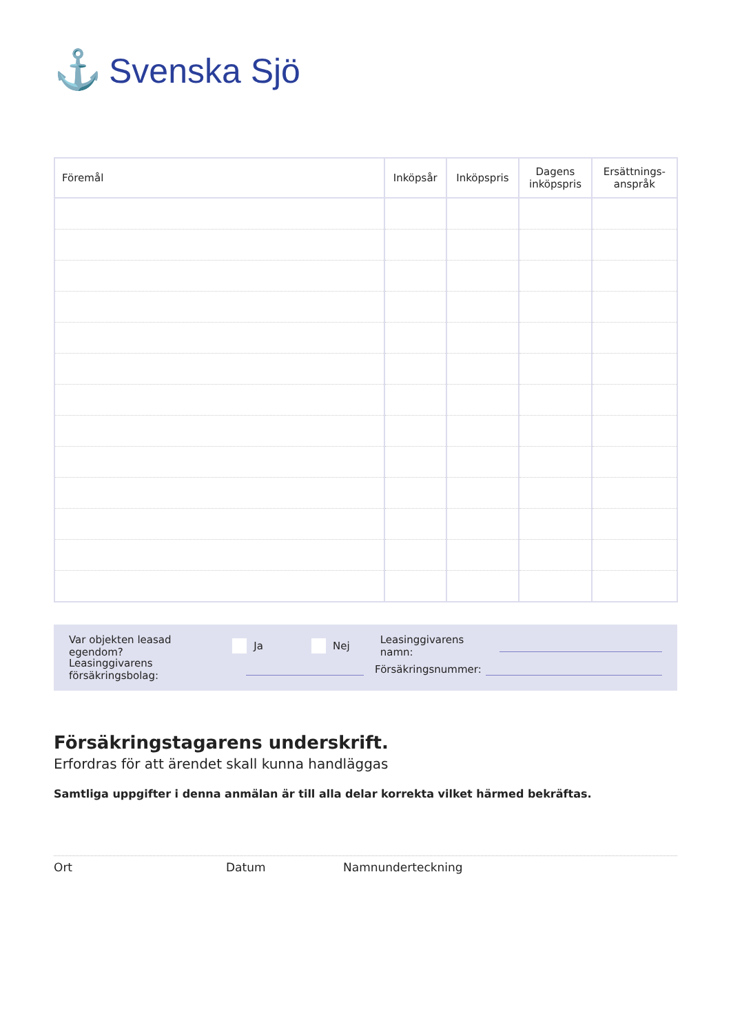⚓ Svenska Sjö
| Föremål | Inköpsår | Inköpspris | Dagens inköpspris | Ersättnings- anspråk |
| --- | --- | --- | --- | --- |
Var objekten leasad egendom? Ja Nej Leasinggivarens namn:
Leasinggivarens försäkringsbolag: Försäkringsnummer:
Försäkringstagarens underskrift.
Erfordras för att ärendet skall kunna handläggas
Samtliga uppgifter i denna anmälan är till alla delar korrekta vilket härmed bekräftas.
Ort Datum Namnunderteckning